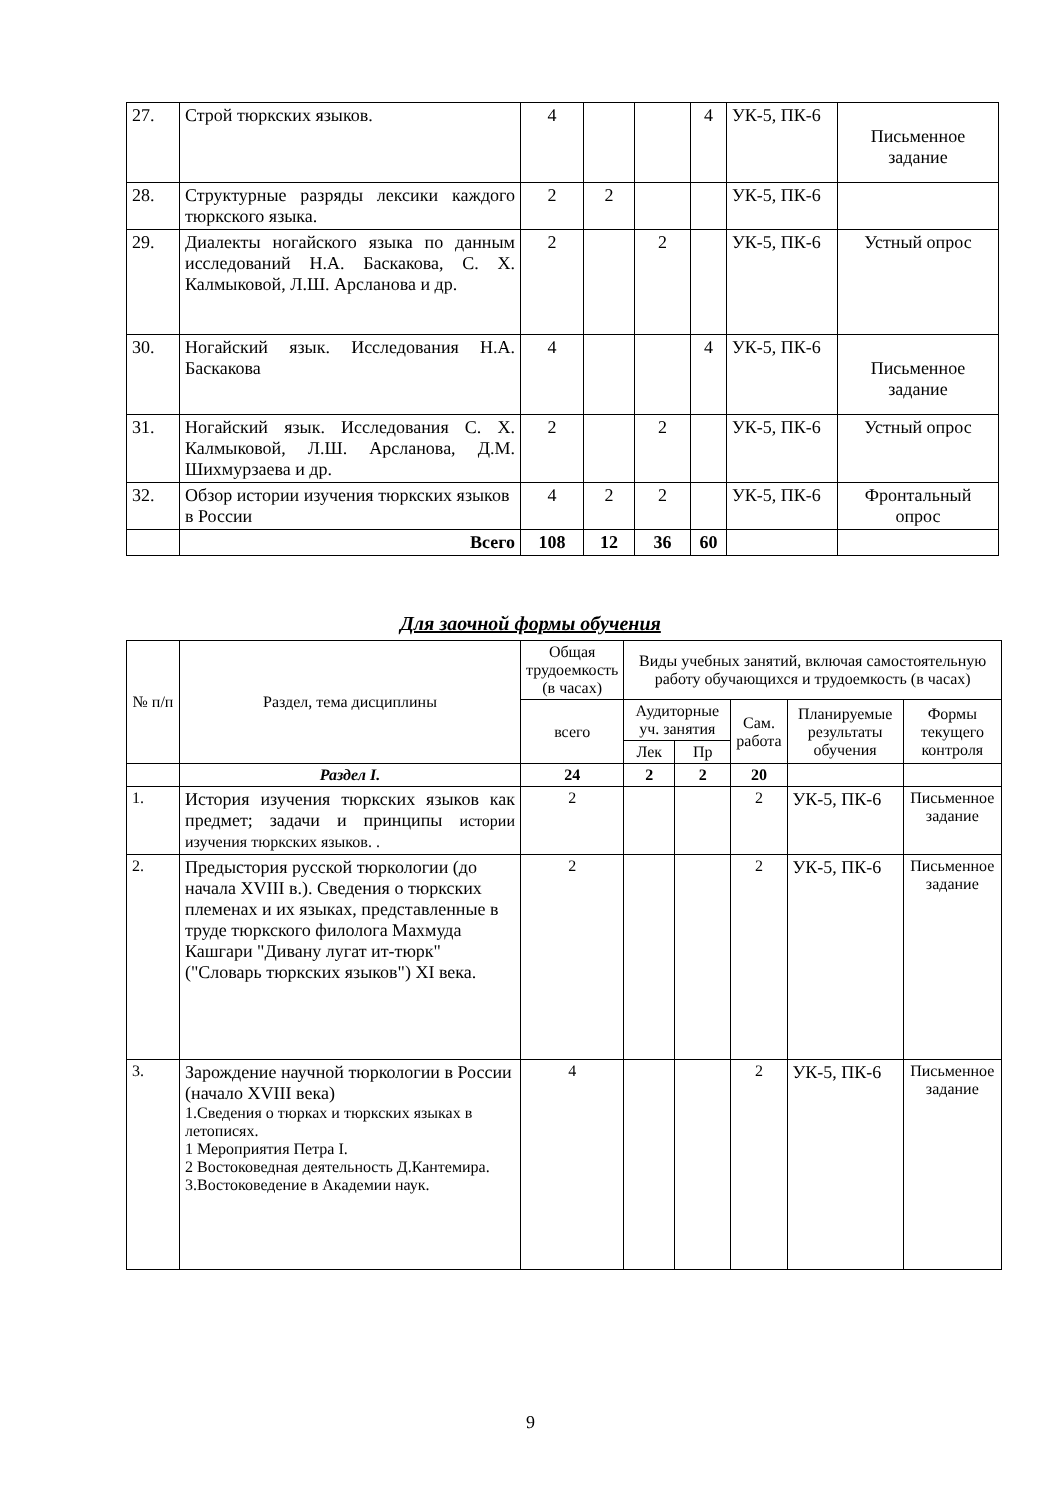| 27. | Строй тюркских языков. | 4 | | | 4 | УК-5, ПК-6 | Письменное задание |
| 28. | Структурные разряды лексики каждого тюркского языка. | 2 | 2 | | | УК-5, ПК-6 | |
| 29. | Диалекты ногайского языка по данным исследований Н.А. Баскакова, С. Х. Калмыковой, Л.Ш. Арсланова и др. | 2 | | 2 | | УК-5, ПК-6 | Устный опрос |
| 30. | Ногайский язык. Исследования Н.А. Баскакова | 4 | | | 4 | УК-5, ПК-6 | Письменное задание |
| 31. | Ногайский язык. Исследования С. Х. Калмыковой, Л.Ш. Арсланова, Д.М. Шихмурзаева и др. | 2 | | 2 | | УК-5, ПК-6 | Устный опрос |
| 32. | Обзор истории изучения тюркских языков в России | 4 | 2 | 2 | | УК-5, ПК-6 | Фронтальный опрос |
| | Всего | 108 | 12 | 36 | 60 | | |
Для заочной формы обучения
| № п/п | Раздел, тема дисциплины | Общая трудоемкость (в часах) | Виды учебных занятий, включая самостоятельную работу обучающихся и трудоемкость (в часах) | | | | |
| | | всего | Аудиторные уч. занятия | | Сам. работа | Планируемые результаты обучения | Формы текущего контроля |
| | | | Лек | Пр | | | |
| | Раздел I. | 24 | 2 | 2 | 20 | | |
| 1. | История изучения тюркских языков как предмет; задачи и принципы истории изучения тюркских языков. . | 2 | | | 2 | УК-5, ПК-6 | Письменное задание |
| 2. | Предыстория русской тюркологии (до начала XVIII в.). Сведения о тюркских племенах и их языках, представленные в труде тюркского филолога Махмуда Кашгари "Дивану лугат ит-тюрк" ("Словарь тюркских языков") XI века. | 2 | | | 2 | УК-5, ПК-6 | Письменное задание |
| 3. | Зарождение научной тюркологии в России (начало XVIII века) 1.Сведения о тюрках и тюркских языках в летописях. 1 Мероприятия Петра I. 2 Востоковедная деятельность Д.Кантемира. 3.Востоковедение в Академии наук. | 4 | | | 2 | УК-5, ПК-6 | Письменное задание |
9